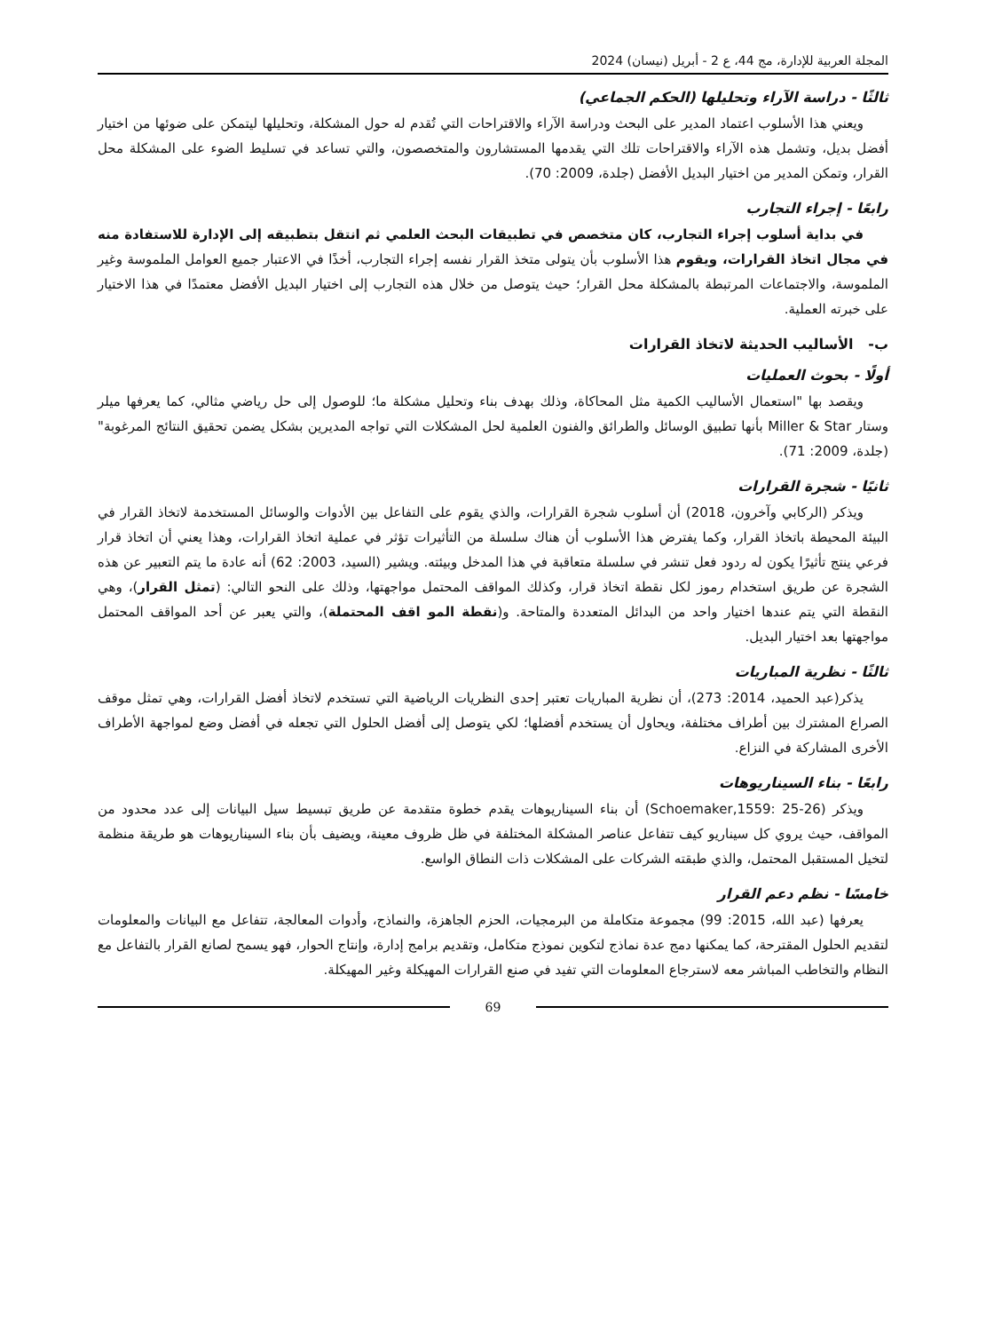المجلة العربية للإدارة، مج 44، ع 2 - أبريل (نيسان) 2024
ثالثًا - دراسة الآراء وتحليلها (الحكم الجماعي)
ويعني هذا الأسلوب اعتماد المدير على البحث ودراسة الآراء والاقتراحات التي تُقدم له حول المشكلة، وتحليلها ليتمكن على ضوئها من اختيار أفضل بديل، وتشمل هذه الآراء والاقتراحات تلك التي يقدمها المستشارون والمتخصصون، والتي تساعد في تسليط الضوء على المشكلة محل القرار، وتمكن المدير من اختيار البديل الأفضل (جلدة، 2009: 70).
رابعًا - إجراء التجارب
في بداية أسلوب إجراء التجارب، كان متخصص في تطبيقات البحث العلمي ثم انتقل بتطبيقه إلى الإدارة للاستفادة منه في مجال اتخاذ القرارات، ويقوم هذا الأسلوب بأن يتولى متخذ القرار نفسه إجراء التجارب، أخذًا في الاعتبار جميع العوامل الملموسة وغير الملموسة، والاجتماعات المرتبطة بالمشكلة محل القرار؛ حيث يتوصل من خلال هذه التجارب إلى اختيار البديل الأفضل معتمدًا في هذا الاختيار على خبرته العملية.
ب- الأساليب الحديثة لاتخاذ القرارات
أولًا - بحوث العمليات
ويقصد بها "استعمال الأساليب الكمية مثل المحاكاة، وذلك بهدف بناء وتحليل مشكلة ما؛ للوصول إلى حل رياضي مثالي، كما يعرفها ميلر وستار Miller & Star بأنها تطبيق الوسائل والطرائق والفنون العلمية لحل المشكلات التي تواجه المديرين بشكل يضمن تحقيق النتائج المرغوبة" (جلدة، 2009: 71).
ثانيًا - شجرة القرارات
ويذكر (الركابي وآخرون، 2018) أن أسلوب شجرة القرارات، والذي يقوم على التفاعل بين الأدوات والوسائل المستخدمة لاتخاذ القرار في البيئة المحيطة باتخاذ القرار، وكما يفترض هذا الأسلوب أن هناك سلسلة من التأثيرات تؤثر في عملية اتخاذ القرارات، وهذا يعني أن اتخاذ قرار فرعي ينتج تأثيرًا يكون له ردود فعل تنشر في سلسلة متعاقبة في هذا المدخل وبيئته. ويشير (السيد، 2003: 62) أنه عادة ما يتم التعبير عن هذه الشجرة عن طريق استخدام رموز لكل نقطة اتخاذ قرار، وكذلك المواقف المحتمل مواجهتها، وذلك على النحو التالي: (تمثل القرار)، وهي النقطة التي يتم عندها اختيار واحد من البدائل المتعددة والمتاحة. و(نقطة المو اقف المحتملة)، والتي يعبر عن أحد المواقف المحتمل مواجهتها بعد اختيار البديل.
ثالثًا - نظرية المباريات
يذكر(عبد الحميد، 2014: 273)، أن نظرية المباريات تعتبر إحدى النظريات الرياضية التي تستخدم لاتخاذ أفضل القرارات، وهي تمثل موقف الصراع المشترك بين أطراف مختلفة، ويحاول أن يستخدم أفضلها؛ لكي يتوصل إلى أفضل الحلول التي تجعله في أفضل وضع لمواجهة الأطراف الأخرى المشاركة في النزاع.
رابعًا - بناء السيناريوهات
ويذكر (Schoemaker,1559: 25-26) أن بناء السيناريوهات يقدم خطوة متقدمة عن طريق تبسيط سيل البيانات إلى عدد محدود من المواقف، حيث يروي كل سيناريو كيف تتفاعل عناصر المشكلة المختلفة في ظل ظروف معينة، ويضيف بأن بناء السيناريوهات هو طريقة منظمة لتخيل المستقبل المحتمل، والذي طبقته الشركات على المشكلات ذات النطاق الواسع.
خامسًا - نظم دعم القرار
يعرفها (عبد الله، 2015: 99) مجموعة متكاملة من البرمجيات، الحزم الجاهزة، والنماذج، وأدوات المعالجة، تتفاعل مع البيانات والمعلومات لتقديم الحلول المقترحة، كما يمكنها دمج عدة نماذج لتكوين نموذج متكامل، وتقديم برامج إدارة، وإنتاج الحوار، فهو يسمح لصانع القرار بالتفاعل مع النظام والتخاطب المباشر معه لاسترجاع المعلومات التي تفيد في صنع القرارات المهيكلة وغير المهيكلة.
69